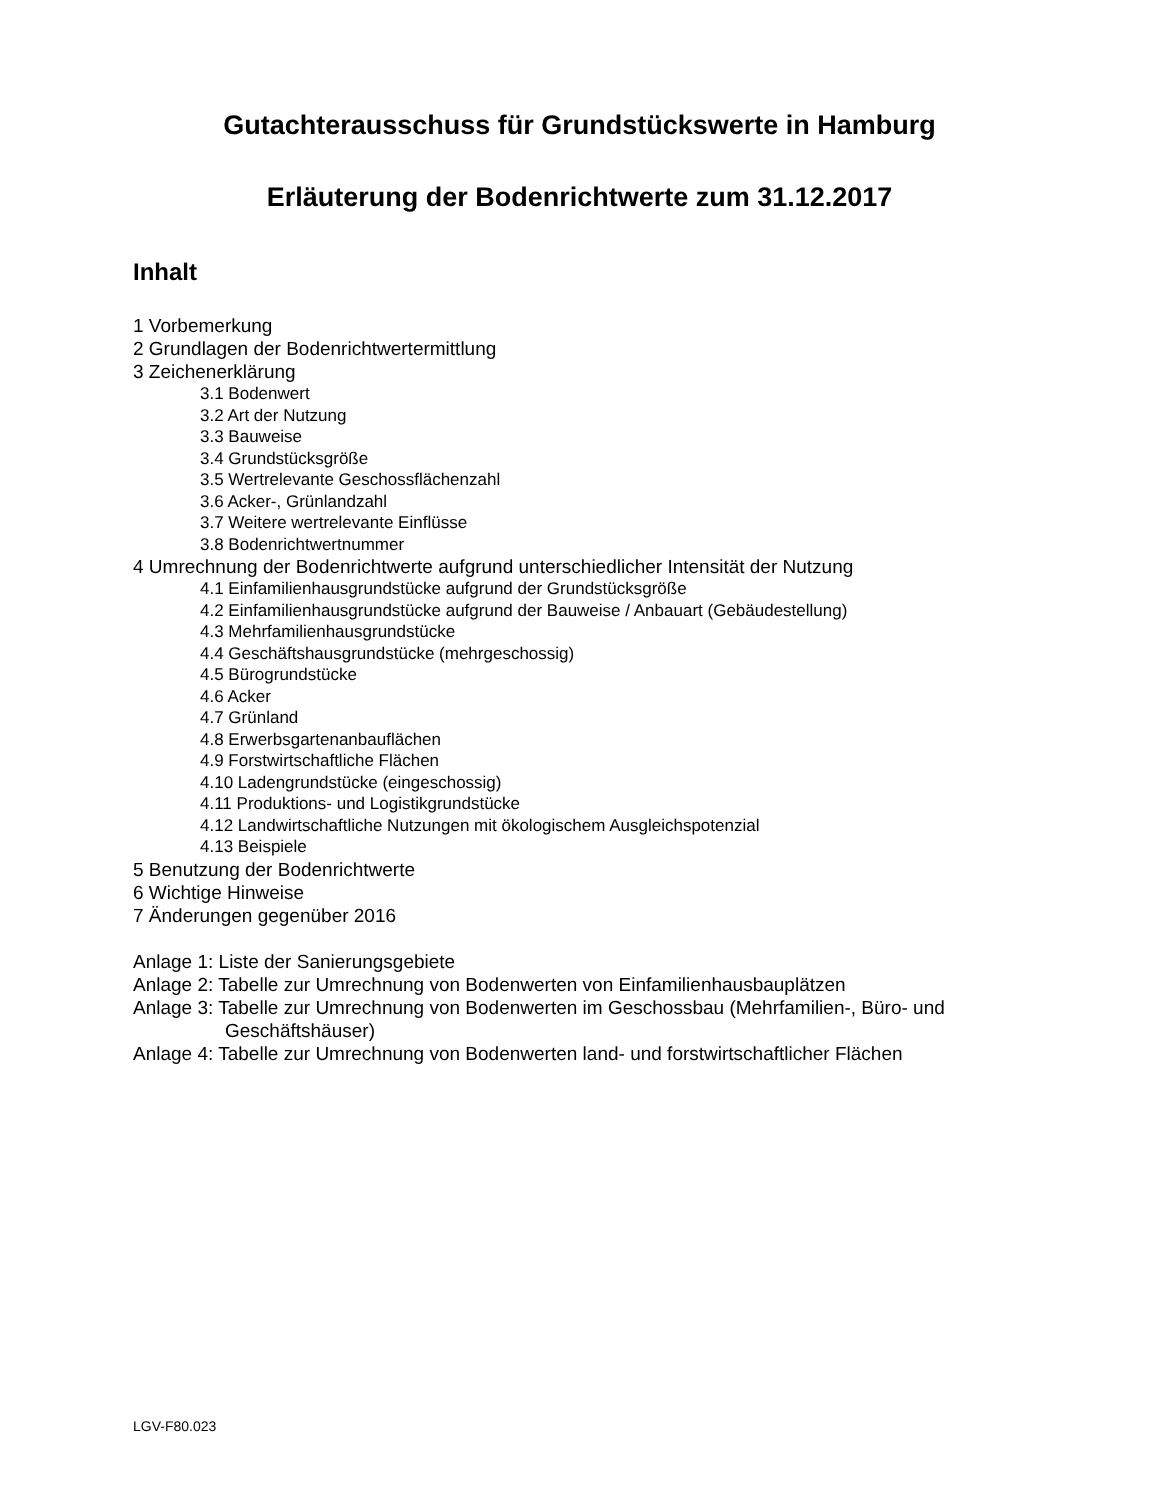Gutachterausschuss für Grundstückswerte in Hamburg
Erläuterung der Bodenrichtwerte zum 31.12.2017
Inhalt
1 Vorbemerkung
2 Grundlagen der Bodenrichtwertermittlung
3 Zeichenerklärung
3.1 Bodenwert
3.2 Art der Nutzung
3.3 Bauweise
3.4 Grundstücksgröße
3.5 Wertrelevante Geschossflächenzahl
3.6 Acker-, Grünlandzahl
3.7 Weitere wertrelevante Einflüsse
3.8 Bodenrichtwertnummer
4 Umrechnung der Bodenrichtwerte aufgrund unterschiedlicher Intensität der Nutzung
4.1 Einfamilienhausgrundstücke aufgrund der Grundstücksgröße
4.2 Einfamilienhausgrundstücke aufgrund der Bauweise / Anbauart (Gebäudestellung)
4.3 Mehrfamilienhausgrundstücke
4.4 Geschäftshausgrundstücke (mehrgeschossig)
4.5 Bürogrundstücke
4.6 Acker
4.7 Grünland
4.8 Erwerbsgartenanbauflächen
4.9 Forstwirtschaftliche Flächen
4.10 Ladengrundstücke (eingeschossig)
4.11 Produktions- und Logistikgrundstücke
4.12 Landwirtschaftliche Nutzungen mit ökologischem Ausgleichspotenzial
4.13 Beispiele
5 Benutzung der Bodenrichtwerte
6 Wichtige Hinweise
7 Änderungen gegenüber 2016
Anlage 1: Liste der Sanierungsgebiete
Anlage 2: Tabelle zur Umrechnung von Bodenwerten von Einfamilienhausbauplätzen
Anlage 3: Tabelle zur Umrechnung von Bodenwerten im Geschossbau (Mehrfamilien-, Büro- und Geschäftshäuser)
Anlage 4: Tabelle zur Umrechnung von Bodenwerten land- und forstwirtschaftlicher Flächen
LGV-F80.023